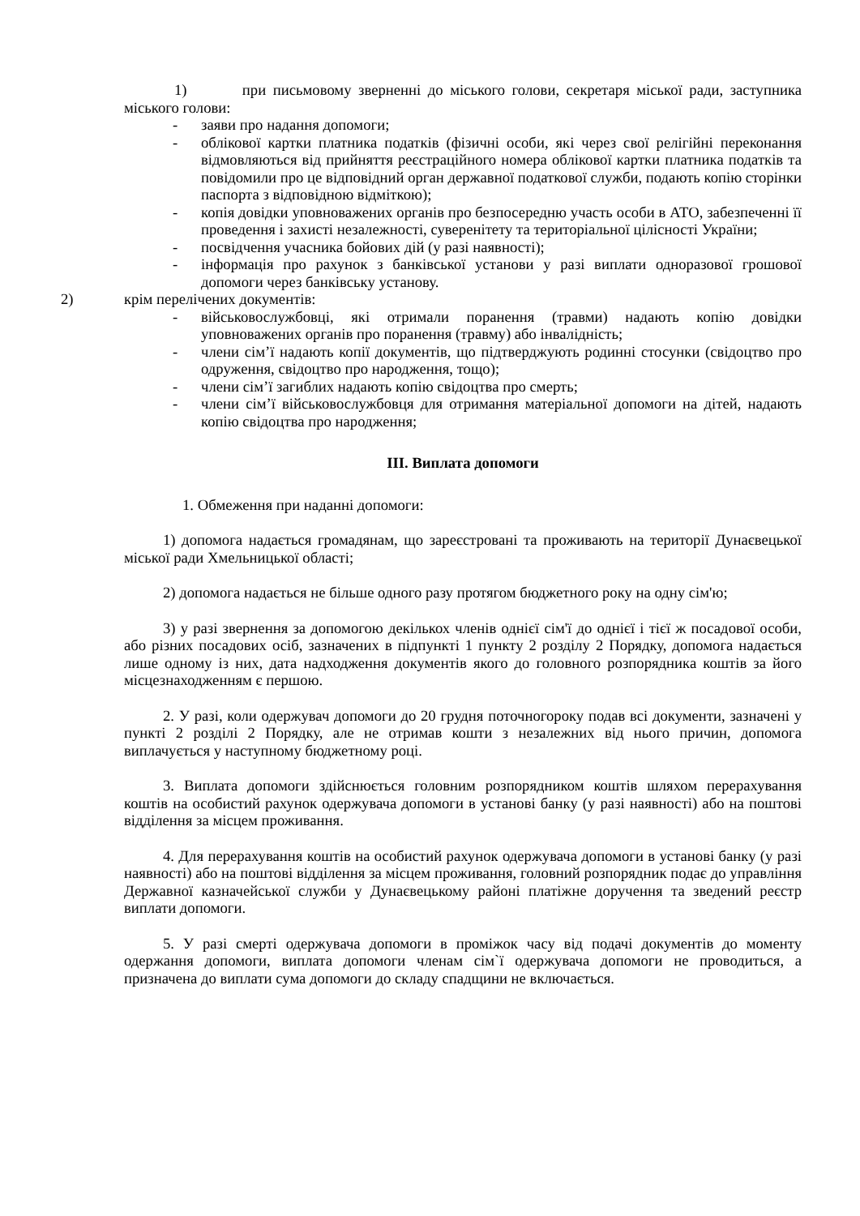1) при письмовому зверненні до міського голови, секретаря міської ради, заступника міського голови:
- заяви про надання допомоги;
- облікової картки платника податків (фізичні особи, які через свої релігійні переконання відмовляються від прийняття реєстраційного номера облікової картки платника податків та повідомили про це відповідний орган державної податкової служби, подають копію сторінки паспорта з відповідною відміткою);
- копія довідки уповноважених органів про безпосередню участь особи в АТО, забезпеченні її проведення і захисті незалежності, суверенітету та територіальної цілісності України;
- посвідчення учасника бойових дій (у разі наявності);
- інформація про рахунок з банківської установи у разі виплати одноразової грошової допомоги через банківську установу.
2) крім перелічених документів:
- військовослужбовці, які отримали поранення (травми) надають копію довідки уповноважених органів про поранення (травму) або інвалідність;
- члени сім’ї надають копії документів, що підтверджують родинні стосунки (свідоцтво про одруження, свідоцтво про народження, тощо);
- члени сім’ї загиблих надають копію свідоцтва про смерть;
- члени сім’ї військовослужбовця для отримання матеріальної допомоги на дітей, надають копію свідоцтва про народження;
III. Виплата допомоги
1. Обмеження при наданні допомоги:
1) допомога надається громадянам, що зареєстровані та проживають на території Дунаєвецької міської ради Хмельницької області;
2) допомога надається не більше одного разу протягом бюджетного року на одну сім'ю;
3) у разі звернення за допомогою декількох членів однієї сім'ї до однієї і тієї ж посадової особи, або різних посадових осіб, зазначених в підпункті 1 пункту 2 розділу 2 Порядку, допомога надається лише одному із них, дата надходження документів якого до головного розпорядника коштів за його місцезнаходженням є першою.
2. У разі, коли одержувач допомоги до 20 грудня поточногороку подав всі документи, зазначені у пункті 2 розділі 2 Порядку, але не отримав кошти з незалежних від нього причин, допомога виплачується у наступному бюджетному році.
3. Виплата допомоги здійснюється головним розпорядником коштів шляхом перерахування коштів на особистий рахунок одержувача допомоги в установі банку (у разі наявності) або на поштові відділення за місцем проживання.
4. Для перерахування коштів на особистий рахунок одержувача допомоги в установі банку (у разі наявності) або на поштові відділення за місцем проживання, головний розпорядник подає до управління Державної казначейської служби у Дунаєвецькому районі платіжне доручення та зведений реєстр виплати допомоги.
5. У разі смерті одержувача допомоги в проміжок часу від подачі документів до моменту одержання допомоги, виплата допомоги членам сім`ї одержувача допомоги не проводиться, а призначена до виплати сума допомоги до складу спадщини не включається.